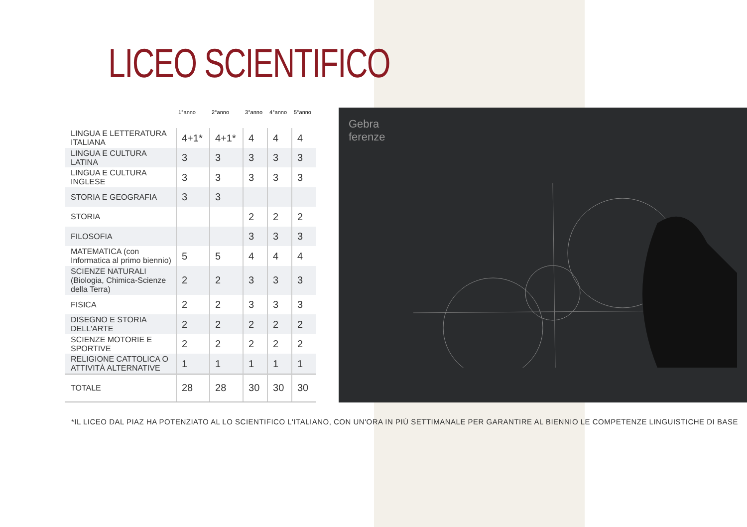LICEO SCIENTIFICO
| | 1°anno | 2°anno | 3°anno | 4°anno | 5°anno |
| --- | --- | --- | --- | --- | --- |
| LINGUA E LETTERATURA ITALIANA | 4+1* | 4+1* | 4 | 4 | 4 |
| LINGUA E CULTURA LATINA | 3 | 3 | 3 | 3 | 3 |
| LINGUA E CULTURA INGLESE | 3 | 3 | 3 | 3 | 3 |
| STORIA E GEOGRAFIA | 3 | 3 | | | |
| STORIA | | | 2 | 2 | 2 |
| FILOSOFIA | | | 3 | 3 | 3 |
| MATEMATICA (con Informatica al primo biennio) | 5 | 5 | 4 | 4 | 4 |
| SCIENZE NATURALI (Biologia, Chimica-Scienze della Terra) | 2 | 2 | 3 | 3 | 3 |
| FISICA | 2 | 2 | 3 | 3 | 3 |
| DISEGNO E STORIA DELL'ARTE | 2 | 2 | 2 | 2 | 2 |
| SCIENZE MOTORIE E SPORTIVE | 2 | 2 | 2 | 2 | 2 |
| RELIGIONE CATTOLICA O ATTIVITÀ ALTERNATIVE | 1 | 1 | 1 | 1 | 1 |
| TOTALE | 28 | 28 | 30 | 30 | 30 |
Gebra
ferenze
*IL LICEO DAL PIAZ HA POTENZIATO AL LO SCIENTIFICO L'ITALIANO, CON UN'ORA IN PIÙ SETTIMANALE PER GARANTIRE AL BIENNIO LE COMPETENZE LINGUISTICHE DI BASE